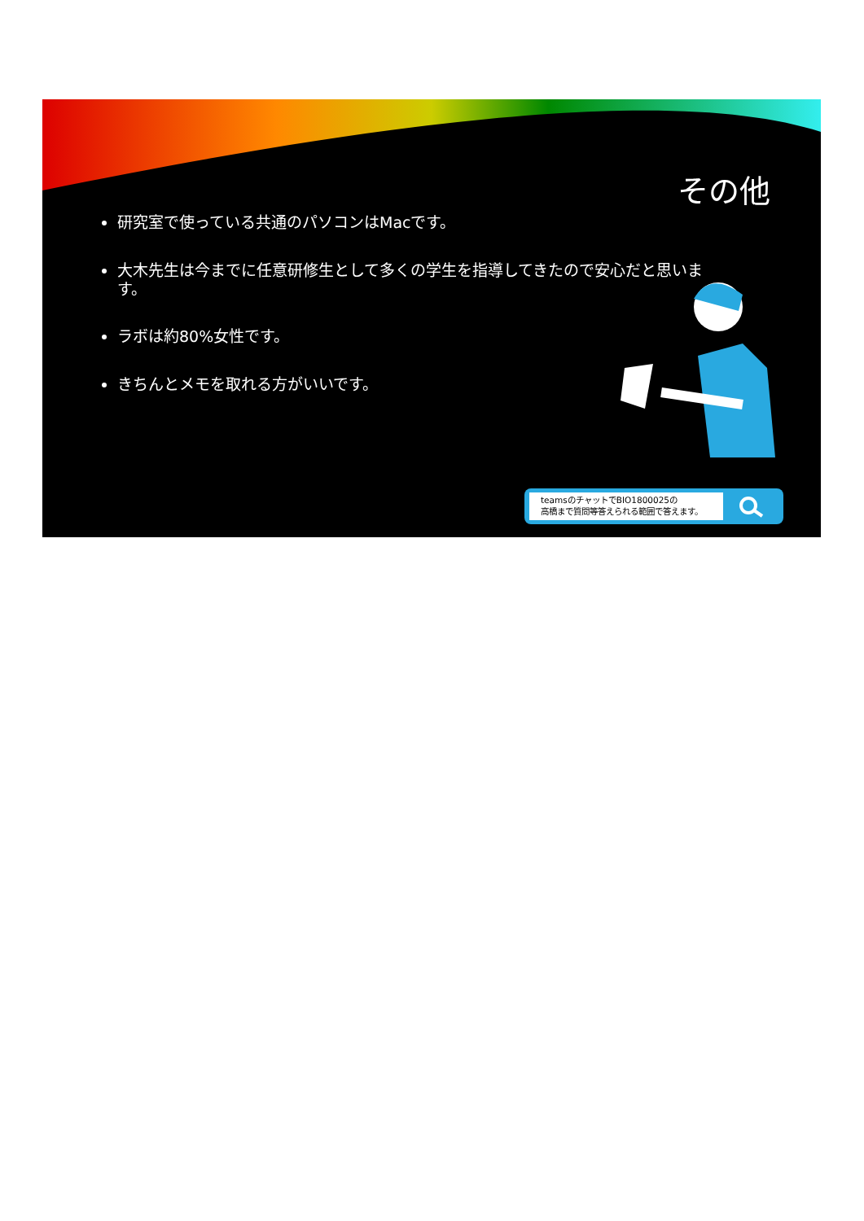その他
研究室で使っている共通のパソコンはMacです。
大木先生は今までに任意研修生として多くの学生を指導してきたので安心だと思います。
ラボは約80%女性です。
きちんとメモを取れる方がいいです。
teamsのチャットでBIO1800025の
高橋まで質問等答えられる範囲で答えます。